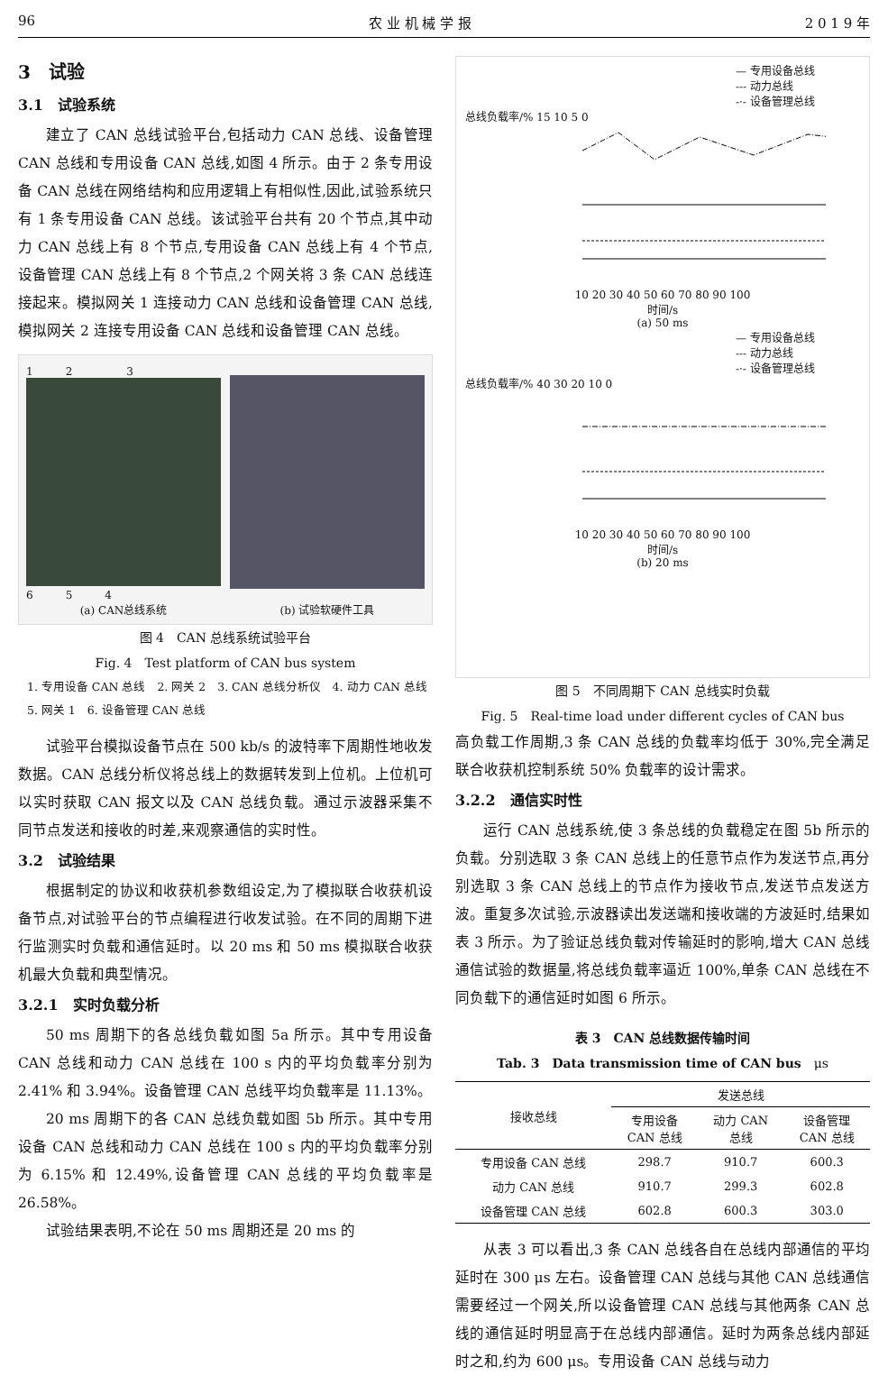96 农 业 机 械 学 报 2 0 1 9 年
3　试验
3.1　试验系统
建立了 CAN 总线试验平台,包括动力 CAN 总线、设备管理 CAN 总线和专用设备 CAN 总线,如图 4 所示。由于 2 条专用设备 CAN 总线在网络结构和应用逻辑上有相似性,因此,试验系统只有 1 条专用设备 CAN 总线。该试验平台共有 20 个节点,其中动力 CAN 总线上有 8 个节点,专用设备 CAN 总线上有 4 个节点,设备管理 CAN 总线上有 8 个节点,2 个网关将 3 条 CAN 总线连接起来。模拟网关 1 连接动力 CAN 总线和设备管理 CAN 总线,模拟网关 2 连接专用设备 CAN 总线和设备管理 CAN 总线。
1　　　2　　　　　3
6　　　5　　　4
(a) CAN总线系统
(b) 试验软硬件工具
图 4　CAN 总线系统试验平台
Fig. 4　Test platform of CAN bus system
1. 专用设备 CAN 总线　2. 网关 2　3. CAN 总线分析仪　4. 动力 CAN 总线　5. 网关 1　6. 设备管理 CAN 总线
试验平台模拟设备节点在 500 kb/s 的波特率下周期性地收发数据。CAN 总线分析仪将总线上的数据转发到上位机。上位机可以实时获取 CAN 报文以及 CAN 总线负载。通过示波器采集不同节点发送和接收的时差,来观察通信的实时性。
3.2　试验结果
根据制定的协议和收获机参数组设定,为了模拟联合收获机设备节点,对试验平台的节点编程进行收发试验。在不同的周期下进行监测实时负载和通信延时。以 20 ms 和 50 ms 模拟联合收获机最大负载和典型情况。
3.2.1　实时负载分析
50 ms 周期下的各总线负载如图 5a 所示。其中专用设备 CAN 总线和动力 CAN 总线在 100 s 内的平均负载率分别为 2.41% 和 3.94%。设备管理 CAN 总线平均负载率是 11.13%。
20 ms 周期下的各 CAN 总线负载如图 5b 所示。其中专用设备 CAN 总线和动力 CAN 总线在 100 s 内的平均负载率分别为 6.15% 和 12.49%,设备管理 CAN 总线的平均负载率是 26.58%。
试验结果表明,不论在 50 ms 周期还是 20 ms 的
— 专用设备总线
--- 动力总线
-·- 设备管理总线
总线负载率/% 15 10 5 0
10 20 30 40 50 60 70 80 90 100
时间/s
(a) 50 ms
— 专用设备总线
--- 动力总线
-·- 设备管理总线
总线负载率/% 40 30 20 10 0
10 20 30 40 50 60 70 80 90 100
时间/s
(b) 20 ms
图 5　不同周期下 CAN 总线实时负载
Fig. 5　Real-time load under different cycles of CAN bus
高负载工作周期,3 条 CAN 总线的负载率均低于 30%,完全满足联合收获机控制系统 50% 负载率的设计需求。
3.2.2　通信实时性
运行 CAN 总线系统,使 3 条总线的负载稳定在图 5b 所示的负载。分别选取 3 条 CAN 总线上的任意节点作为发送节点,再分别选取 3 条 CAN 总线上的节点作为接收节点,发送节点发送方波。重复多次试验,示波器读出发送端和接收端的方波延时,结果如表 3 所示。为了验证总线负载对传输延时的影响,增大 CAN 总线通信试验的数据量,将总线负载率逼近 100%,单条 CAN 总线在不同负载下的通信延时如图 6 所示。
表 3　CAN 总线数据传输时间
Tab. 3　Data transmission time of CAN bus　μs
| 接收总线 | 发送总线 | | |
| --- | --- | --- | --- |
| | 专用设备 CAN 总线 | 动力 CAN 总线 | 设备管理 CAN 总线 |
| 专用设备 CAN 总线 | 298.7 | 910.7 | 600.3 |
| 动力 CAN 总线 | 910.7 | 299.3 | 602.8 |
| 设备管理 CAN 总线 | 602.8 | 600.3 | 303.0 |
从表 3 可以看出,3 条 CAN 总线各自在总线内部通信的平均延时在 300 μs 左右。设备管理 CAN 总线与其他 CAN 总线通信需要经过一个网关,所以设备管理 CAN 总线与其他两条 CAN 总线的通信延时明显高于在总线内部通信。延时为两条总线内部延时之和,约为 600 μs。专用设备 CAN 总线与动力